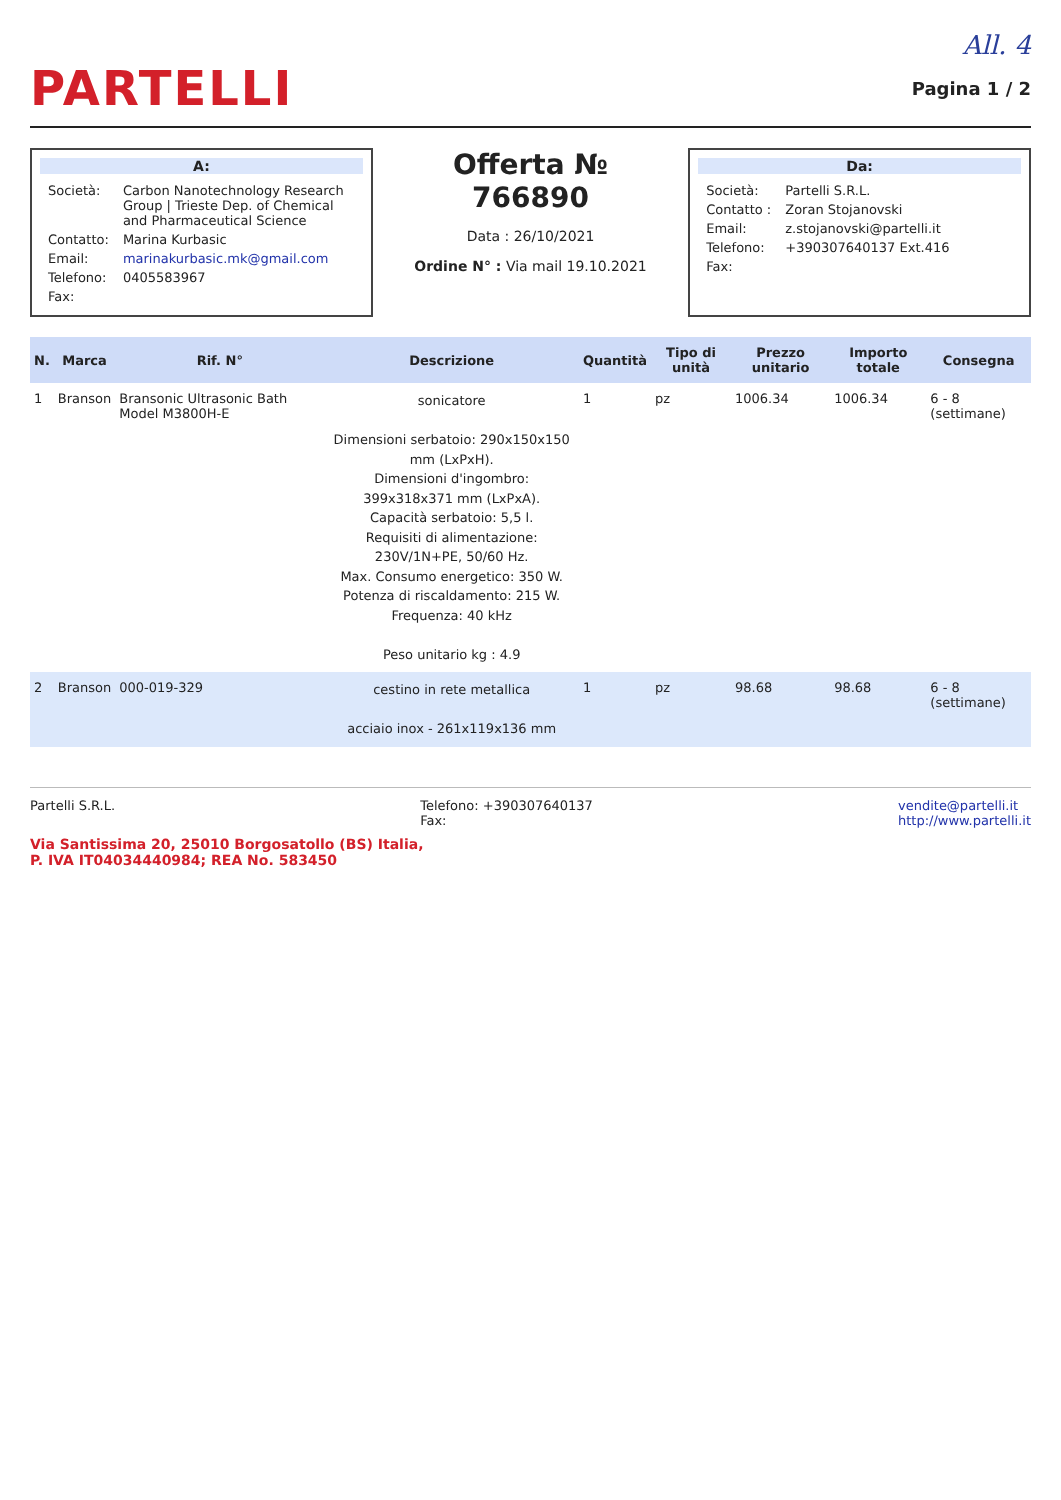All. 4
PARTELLI
Pagina 1 / 2
A:
| Società: | Carbon Nanotechnology Research Group / Trieste Dep. of Chemical and Pharmaceutical Science |
| Contatto: | Marina Kurbasic |
| Email: | marinakurbasic.mk@gmail.com |
| Telefono: | 0405583967 |
| Fax: | |
Offerta № 766890
Data : 26/10/2021
Ordine N° : Via mail 19.10.2021
Da:
| Società: | Partelli S.R.L. |
| Contatto : | Zoran Stojanovski |
| Email: | z.stojanovski@partelli.it |
| Telefono: | +390307640137 Ext.416 |
| Fax: | |
| N. | Marca | Rif. N° | Descrizione | Quantità | Tipo di unità | Prezzo unitario | Importo totale | Consegna |
| --- | --- | --- | --- | --- | --- | --- | --- | --- |
| 1 | Branson | Bransonic Ultrasonic Bath Model M3800H-E | sonicatore Dimensioni serbatoio: 290x150x150 mm (LxPxH). Dimensioni d'ingombro: 399x318x371 mm (LxPxA). Capacità serbatoio: 5,5 l. Requisiti di alimentazione: 230V/1N+PE, 50/60 Hz. Max. Consumo energetico: 350 W. Potenza di riscaldamento: 215 W. Frequenza: 40 kHz Peso unitario kg : 4.9 | 1 | pz | 1006.34 | 1006.34 | 6 - 8 (settimane) |
| 2 | Branson | 000-019-329 | cestino in rete metallica acciaio inox - 261x119x136 mm | 1 | pz | 98.68 | 98.68 | 6 - 8 (settimane) |
Partelli S.R.L. Telefono: +390307640137
Fax: vendite@partelli.it
http://www.partelli.it
Via Santissima 20, 25010 Borgosatollo (BS) Italia,
P. IVA IT04034440984; REA No. 583450